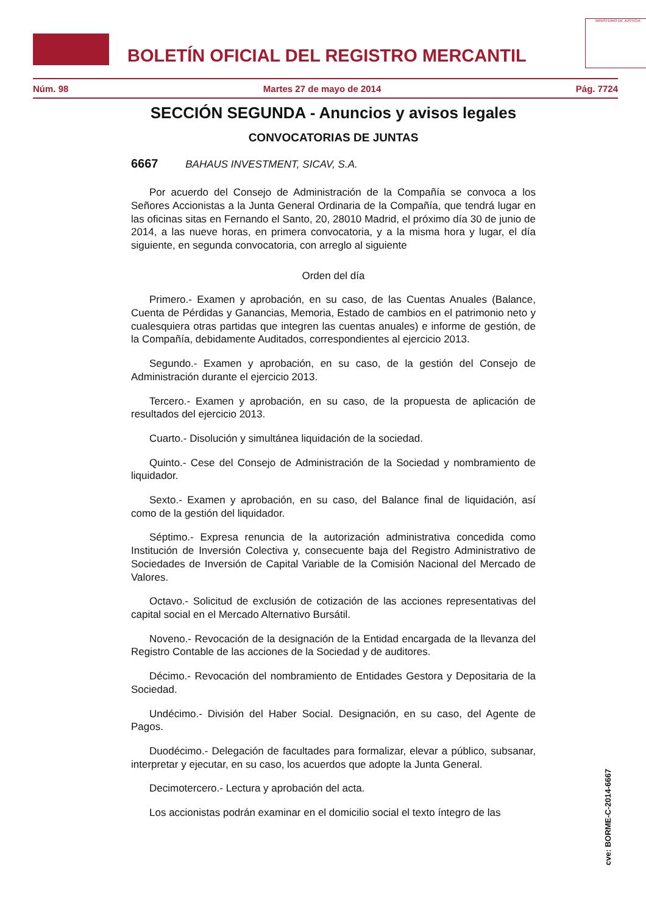BOLETÍN OFICIAL DEL REGISTRO MERCANTIL
MINISTERIO DE JUSTICIA
Núm. 98 Martes 27 de mayo de 2014 Pág. 7724
SECCIÓN SEGUNDA - Anuncios y avisos legales
CONVOCATORIAS DE JUNTAS
6667 BAHAUS INVESTMENT, SICAV, S.A.
Por acuerdo del Consejo de Administración de la Compañía se convoca a los Señores Accionistas a la Junta General Ordinaria de la Compañía, que tendrá lugar en las oficinas sitas en Fernando el Santo, 20, 28010 Madrid, el próximo día 30 de junio de 2014, a las nueve horas, en primera convocatoria, y a la misma hora y lugar, el día siguiente, en segunda convocatoria, con arreglo al siguiente
Orden del día
Primero.- Examen y aprobación, en su caso, de las Cuentas Anuales (Balance, Cuenta de Pérdidas y Ganancias, Memoria, Estado de cambios en el patrimonio neto y cualesquiera otras partidas que integren las cuentas anuales) e informe de gestión, de la Compañía, debidamente Auditados, correspondientes al ejercicio 2013.
Segundo.- Examen y aprobación, en su caso, de la gestión del Consejo de Administración durante el ejercicio 2013.
Tercero.- Examen y aprobación, en su caso, de la propuesta de aplicación de resultados del ejercicio 2013.
Cuarto.- Disolución y simultánea liquidación de la sociedad.
Quinto.- Cese del Consejo de Administración de la Sociedad y nombramiento de liquidador.
Sexto.- Examen y aprobación, en su caso, del Balance final de liquidación, así como de la gestión del liquidador.
Séptimo.- Expresa renuncia de la autorización administrativa concedida como Institución de Inversión Colectiva y, consecuente baja del Registro Administrativo de Sociedades de Inversión de Capital Variable de la Comisión Nacional del Mercado de Valores.
Octavo.- Solicitud de exclusión de cotización de las acciones representativas del capital social en el Mercado Alternativo Bursátil.
Noveno.- Revocación de la designación de la Entidad encargada de la llevanza del Registro Contable de las acciones de la Sociedad y de auditores.
Décimo.- Revocación del nombramiento de Entidades Gestora y Depositaria de la Sociedad.
Undécimo.- División del Haber Social. Designación, en su caso, del Agente de Pagos.
Duodécimo.- Delegación de facultades para formalizar, elevar a público, subsanar, interpretar y ejecutar, en su caso, los acuerdos que adopte la Junta General.
Decimotercero.- Lectura y aprobación del acta.
Los accionistas podrán examinar en el domicilio social el texto íntegro de las
cve: BORME-C-2014-6667